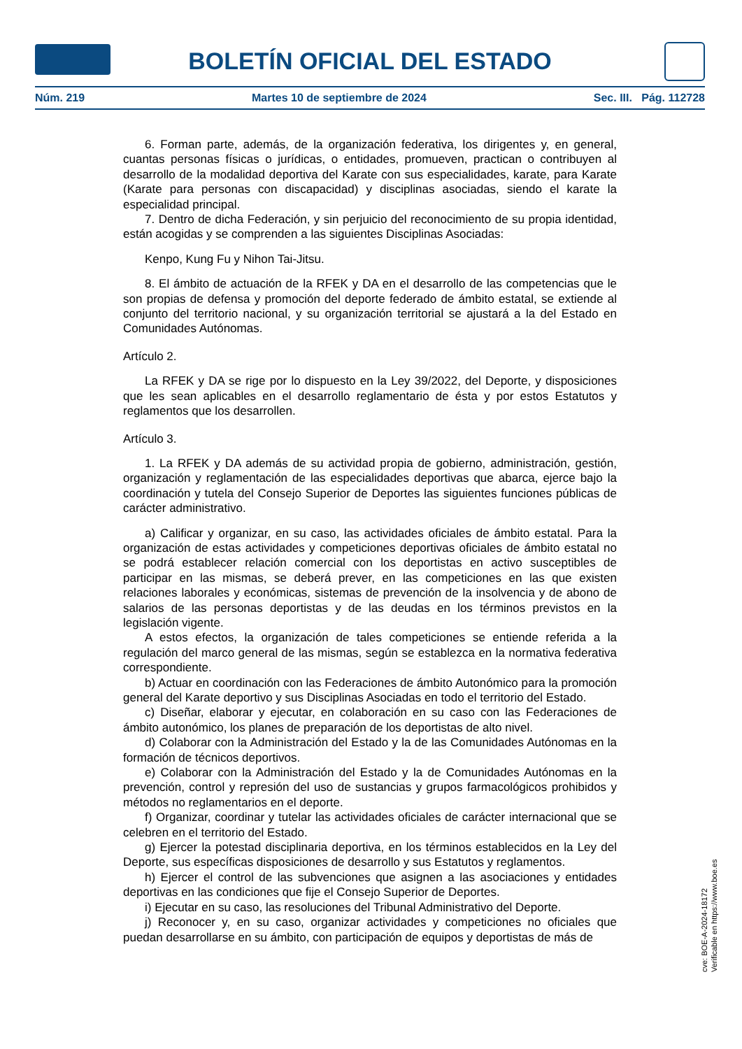BOLETÍN OFICIAL DEL ESTADO
Núm. 219 Martes 10 de septiembre de 2024 Sec. III. Pág. 112728
6. Forman parte, además, de la organización federativa, los dirigentes y, en general, cuantas personas físicas o jurídicas, o entidades, promueven, practican o contribuyen al desarrollo de la modalidad deportiva del Karate con sus especialidades, karate, para Karate (Karate para personas con discapacidad) y disciplinas asociadas, siendo el karate la especialidad principal.
7. Dentro de dicha Federación, y sin perjuicio del reconocimiento de su propia identidad, están acogidas y se comprenden a las siguientes Disciplinas Asociadas:
Kenpo, Kung Fu y Nihon Tai-Jitsu.
8. El ámbito de actuación de la RFEK y DA en el desarrollo de las competencias que le son propias de defensa y promoción del deporte federado de ámbito estatal, se extiende al conjunto del territorio nacional, y su organización territorial se ajustará a la del Estado en Comunidades Autónomas.
Artículo 2.
La RFEK y DA se rige por lo dispuesto en la Ley 39/2022, del Deporte, y disposiciones que les sean aplicables en el desarrollo reglamentario de ésta y por estos Estatutos y reglamentos que los desarrollen.
Artículo 3.
1. La RFEK y DA además de su actividad propia de gobierno, administración, gestión, organización y reglamentación de las especialidades deportivas que abarca, ejerce bajo la coordinación y tutela del Consejo Superior de Deportes las siguientes funciones públicas de carácter administrativo.
a) Calificar y organizar, en su caso, las actividades oficiales de ámbito estatal. Para la organización de estas actividades y competiciones deportivas oficiales de ámbito estatal no se podrá establecer relación comercial con los deportistas en activo susceptibles de participar en las mismas, se deberá prever, en las competiciones en las que existen relaciones laborales y económicas, sistemas de prevención de la insolvencia y de abono de salarios de las personas deportistas y de las deudas en los términos previstos en la legislación vigente.
A estos efectos, la organización de tales competiciones se entiende referida a la regulación del marco general de las mismas, según se establezca en la normativa federativa correspondiente.
b) Actuar en coordinación con las Federaciones de ámbito Autonómico para la promoción general del Karate deportivo y sus Disciplinas Asociadas en todo el territorio del Estado.
c) Diseñar, elaborar y ejecutar, en colaboración en su caso con las Federaciones de ámbito autonómico, los planes de preparación de los deportistas de alto nivel.
d) Colaborar con la Administración del Estado y la de las Comunidades Autónomas en la formación de técnicos deportivos.
e) Colaborar con la Administración del Estado y la de Comunidades Autónomas en la prevención, control y represión del uso de sustancias y grupos farmacológicos prohibidos y métodos no reglamentarios en el deporte.
f) Organizar, coordinar y tutelar las actividades oficiales de carácter internacional que se celebren en el territorio del Estado.
g) Ejercer la potestad disciplinaria deportiva, en los términos establecidos en la Ley del Deporte, sus específicas disposiciones de desarrollo y sus Estatutos y reglamentos.
h) Ejercer el control de las subvenciones que asignen a las asociaciones y entidades deportivas en las condiciones que fije el Consejo Superior de Deportes.
i) Ejecutar en su caso, las resoluciones del Tribunal Administrativo del Deporte.
j) Reconocer y, en su caso, organizar actividades y competiciones no oficiales que puedan desarrollarse en su ámbito, con participación de equipos y deportistas de más de
cve: BOE-A-2024-18172
Verificable en https://www.boe.es